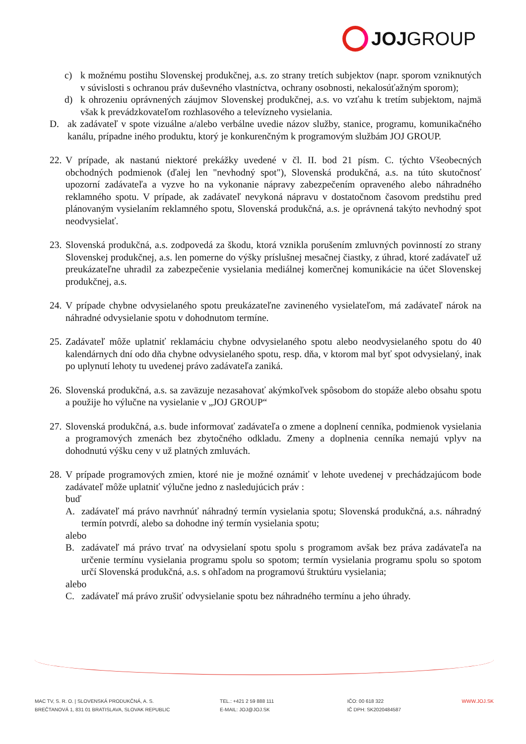JOJ GROUP
c) k možnému postihu Slovenskej produkčnej, a.s. zo strany tretích subjektov (napr. sporom vzniknutých v súvislosti s ochranou práv duševného vlastníctva, ochrany osobnosti, nekalosúťažným sporom);
d) k ohrozeniu oprávnených záujmov Slovenskej produkčnej, a.s. vo vzťahu k tretím subjektom, najmä však k prevádzkovateľom rozhlasového a televízneho vysielania.
D. ak zadávateľ v spote vizuálne a/alebo verbálne uvedie názov služby, stanice, programu, komunikačného kanálu, prípadne iného produktu, ktorý je konkurenčným k programovým službám JOJ GROUP.
22. V prípade, ak nastanú niektoré prekážky uvedené v čl. II. bod 21 písm. C. týchto Všeobecných obchodných podmienok (ďalej len "nevhodný spot"), Slovenská produkčná, a.s. na túto skutočnosť upozorní zadávateľa a vyzve ho na vykonanie nápravy zabezpečením opraveného alebo náhradného reklamného spotu. V prípade, ak zadávateľ nevykoná nápravu v dostatočnom časovom predstihu pred plánovaným vysielaním reklamného spotu, Slovenská produkčná, a.s. je oprávnená takýto nevhodný spot neodvysielať.
23. Slovenská produkčná, a.s. zodpovedá za škodu, ktorá vznikla porušením zmluvných povinností zo strany Slovenskej produkčnej, a.s. len pomerne do výšky príslušnej mesačnej čiastky, z úhrad, ktoré zadávateľ už preukázateľne uhradil za zabezpečenie vysielania mediálnej komerčnej komunikácie na účet Slovenskej produkčnej, a.s.
24. V prípade chybne odvysielaného spotu preukázateľne zavineného vysielateľom, má zadávateľ nárok na náhradné odvysielanie spotu v dohodnutom termíne.
25. Zadávateľ môže uplatniť reklamáciu chybne odvysielaného spotu alebo neodvysielaného spotu do 40 kalendárnych dní odo dňa chybne odvysielaného spotu, resp. dňa, v ktorom mal byť spot odvysielaný, inak po uplynutí lehoty tu uvedenej právo zadávateľa zaniká.
26. Slovenská produkčná, a.s. sa zaväzuje nezasahovať akýmkoľvek spôsobom do stopáže alebo obsahu spotu a použije ho výlučne na vysielanie v „JOJ GROUP“
27. Slovenská produkčná, a.s. bude informovať zadávateľa o zmene a doplnení cenníka, podmienok vysielania a programových zmenách bez zbytočného odkladu. Zmeny a doplnenia cenníka nemajú vplyv na dohodnutú výšku ceny v už platných zmluvách.
28. V prípade programových zmien, ktoré nie je možné oznámiť v lehote uvedenej v prechádzajúcom bode zadávateľ môže uplatniť výlučne jedno z nasledujúcich práv :
buď
A. zadávateľ má právo navrhnúť náhradný termín vysielania spotu; Slovenská produkčná, a.s. náhradný termín potvrdí, alebo sa dohodne iný termín vysielania spotu;
alebo
B. zadávateľ má právo trvať na odvysielaní spotu spolu s programom avšak bez práva zadávateľa na určenie termínu vysielania programu spolu so spotom; termín vysielania programu spolu so spotom určí Slovenská produkčná, a.s. s ohľadom na programovú štruktúru vysielania;
alebo
C. zadávateľ má právo zrušiť odvysielanie spotu bez náhradného termínu a jeho úhrady.
MAC TV, S. R. O. | SLOVENSKÁ PRODUKČNÁ, A. S.
BREČTANOVÁ 1, 831 01 BRATISLAVA, SLOVAK REPUBLIC
TEL.: +421 2 59 888 111
E-MAIL: JOJ@JOJ.SK
IČO: 00 618 322
IČ DPH: SK2020484587
WWW.JOJ.SK